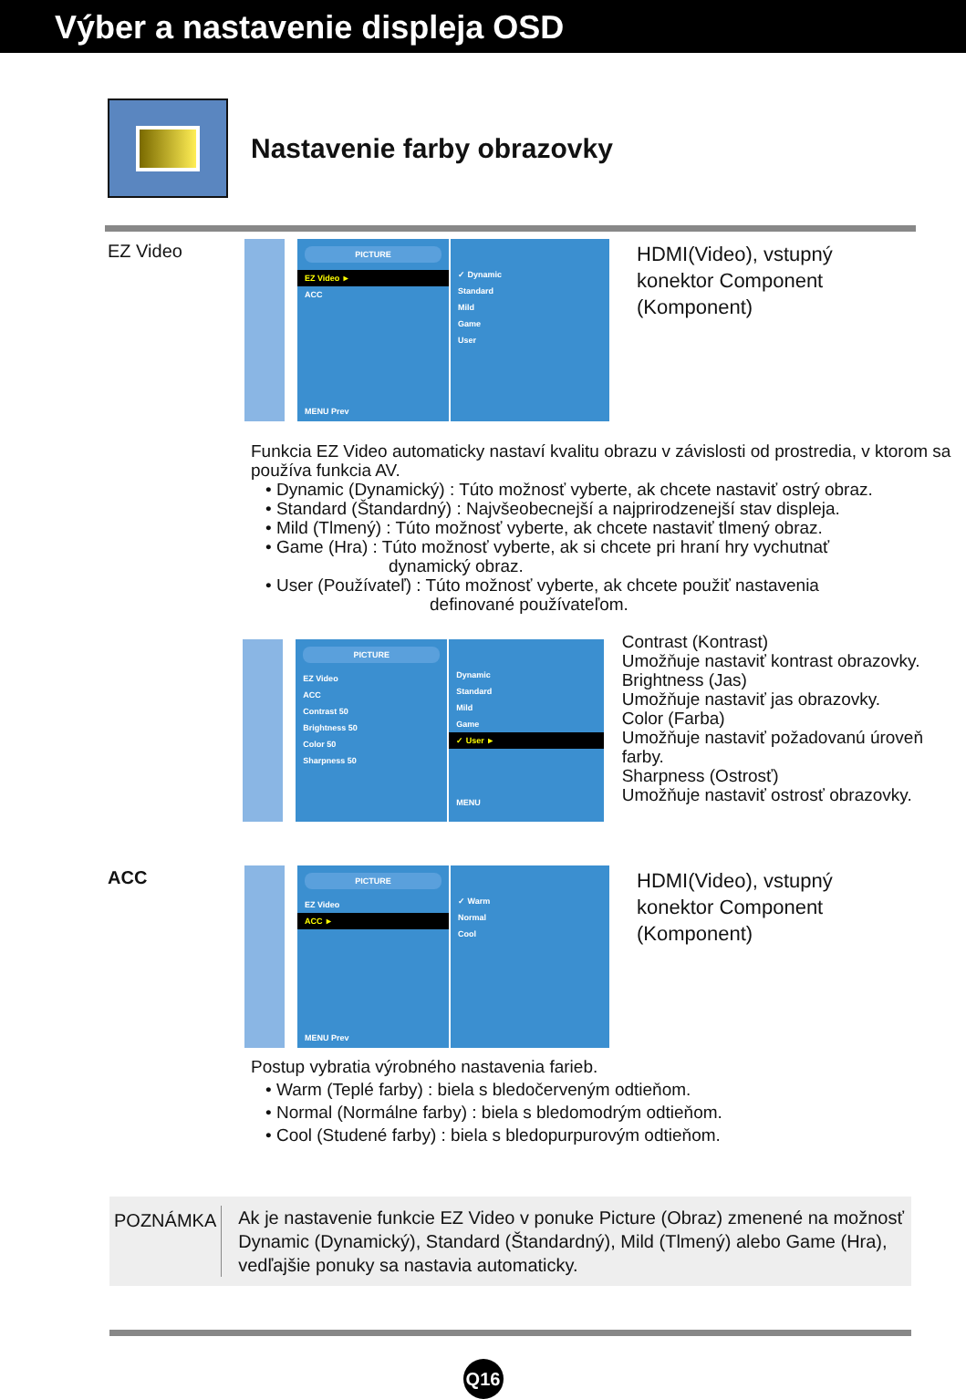Výber a nastavenie displeja OSD
Nastavenie farby obrazovky
EZ Video
PICTURE
EZ Video ►
ACC
MENU Prev
✓ Dynamic
Standard
Mild
Game
User
HDMI(Video), vstupný
konektor Component
(Komponent)
Funkcia EZ Video automaticky nastaví kvalitu obrazu v závislosti od prostredia, v ktorom sa používa funkcia AV.
• Dynamic (Dynamický) : Túto možnosť vyberte, ak chcete nastaviť ostrý obraz.
• Standard (Štandardný) : Najvšeobecnejší a najprirodzenejší stav displeja.
• Mild (Tlmený) : Túto možnosť vyberte, ak chcete nastaviť tlmený obraz.
• Game (Hra) : Túto možnosť vyberte, ak si chcete pri hraní hry vychutnať
dynamický obraz.
• User (Používateľ) : Túto možnosť vyberte, ak chcete použiť nastavenia
definované používateľom.
PICTURE
EZ Video
ACC
Contrast 50
Brightness 50
Color 50
Sharpness 50
Dynamic
Standard
Mild
Game
✓ User ►
MENU
Contrast (Kontrast)
Umožňuje nastaviť kontrast obrazovky.
Brightness (Jas)
Umožňuje nastaviť jas obrazovky.
Color (Farba)
Umožňuje nastaviť požadovanú úroveň farby.
Sharpness (Ostrosť)
Umožňuje nastaviť ostrosť obrazovky.
ACC
PICTURE
EZ Video
ACC ►
MENU Prev
✓ Warm
Normal
Cool
HDMI(Video), vstupný
konektor Component
(Komponent)
Postup vybratia výrobného nastavenia farieb.
• Warm (Teplé farby) : biela s bledočerveným odtieňom.
• Normal (Normálne farby) : biela s bledomodrým odtieňom.
• Cool (Studené farby) : biela s bledopurpurovým odtieňom.
POZNÁMKA
Ak je nastavenie funkcie EZ Video v ponuke Picture (Obraz) zmenené na možnosť Dynamic (Dynamický), Standard (Štandardný), Mild (Tlmený) alebo Game (Hra), vedľajšie ponuky sa nastavia automaticky.
Q16